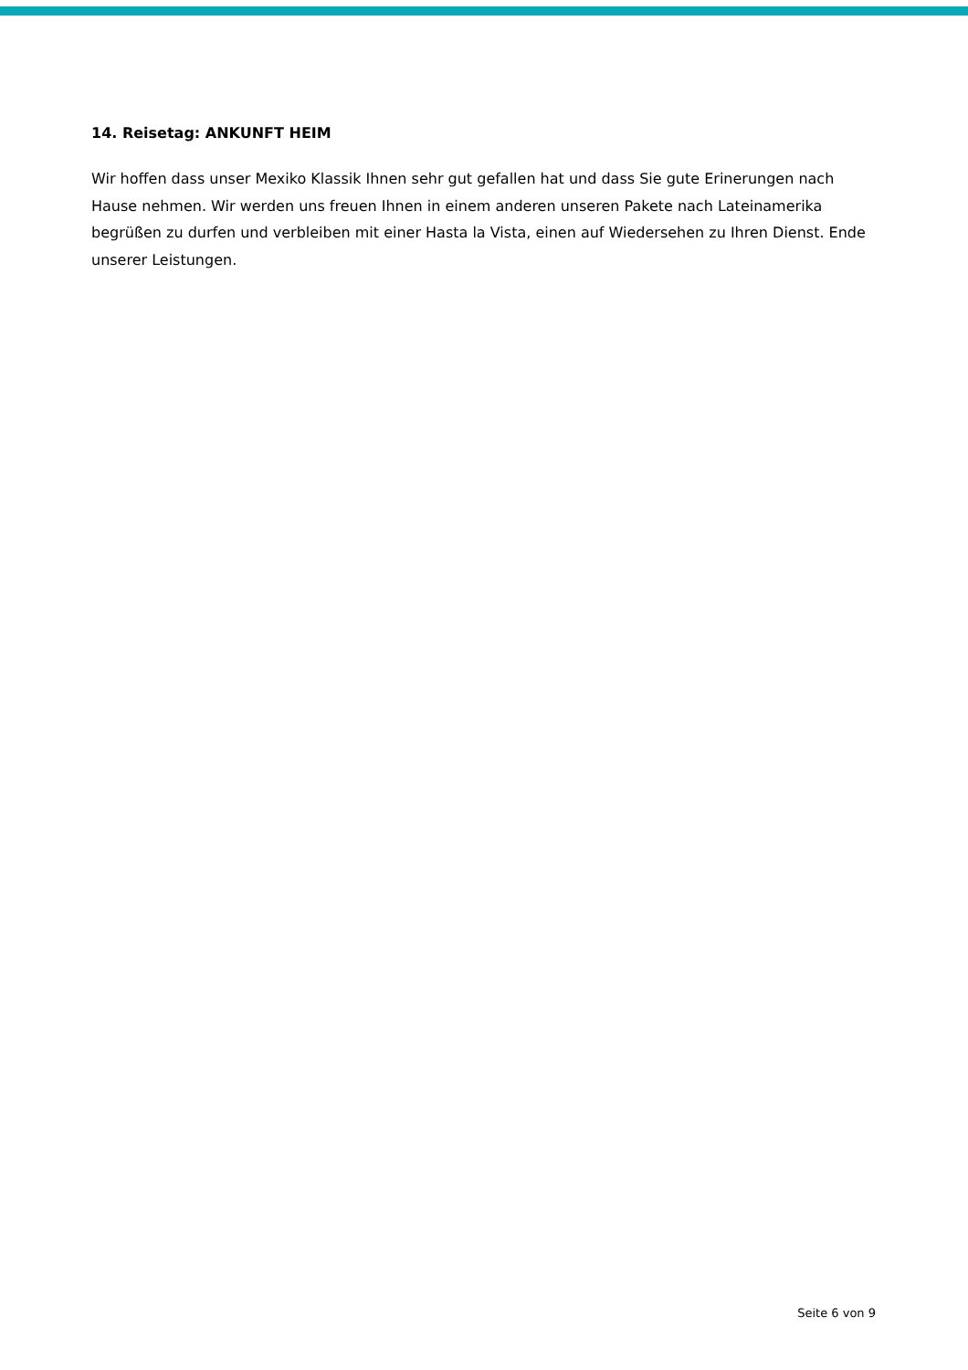14. Reisetag: ANKUNFT HEIM
Wir hoffen dass unser Mexiko Klassik Ihnen sehr gut gefallen hat und dass Sie gute Erinerungen nach Hause nehmen. Wir werden uns freuen Ihnen in einem anderen unseren Pakete nach Lateinamerika begrüßen zu durfen und verbleiben mit einer Hasta la Vista, einen auf Wiedersehen zu Ihren Dienst. Ende unserer Leistungen.
Seite 6 von 9